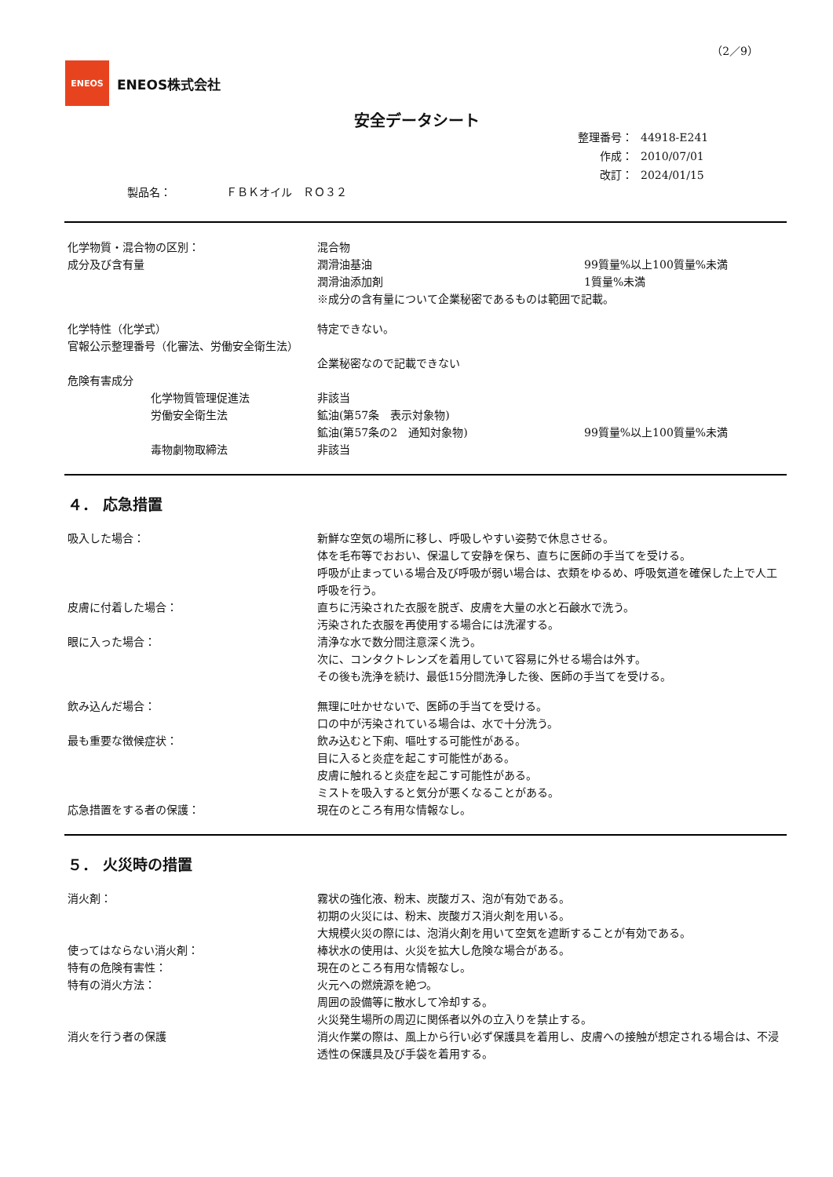（2／9）
ENEOS
ENEOS株式会社
安全データシート
| 整理番号： | 44918-E241 |
| 作成： | 2010/07/01 |
| 改訂： | 2024/01/15 |
製品名：　　　　　ＦＢＫオイル　ＲＯ３２
化学物質・混合物の区別： 混合物
成分及び含有量 潤滑油基油 99質量%以上100質量%未満
潤滑油添加剤 1質量%未満
※成分の含有量について企業秘密であるものは範囲で記載。
化学特性（化学式） 特定できない。
官報公示整理番号（化審法、労働安全衛生法）
企業秘密なので記載できない
危険有害成分
化学物質管理促進法 非該当
労働安全衛生法 鉱油(第57条　表示対象物)
鉱油(第57条の2　通知対象物) 99質量%以上100質量%未満
毒物劇物取締法 非該当
４． 応急措置
吸入した場合： 新鮮な空気の場所に移し、呼吸しやすい姿勢で休息させる。
体を毛布等でおおい、保温して安静を保ち、直ちに医師の手当てを受ける。
呼吸が止まっている場合及び呼吸が弱い場合は、衣類をゆるめ、呼吸気道を確保した上で人工呼吸を行う。
皮膚に付着した場合： 直ちに汚染された衣服を脱ぎ、皮膚を大量の水と石鹸水で洗う。
汚染された衣服を再使用する場合には洗濯する。
眼に入った場合： 清浄な水で数分間注意深く洗う。
次に、コンタクトレンズを着用していて容易に外せる場合は外す。
その後も洗浄を続け、最低15分間洗浄した後、医師の手当てを受ける。
飲み込んだ場合： 無理に吐かせないで、医師の手当てを受ける。
口の中が汚染されている場合は、水で十分洗う。
最も重要な徴候症状： 飲み込むと下痢、嘔吐する可能性がある。
目に入ると炎症を起こす可能性がある。
皮膚に触れると炎症を起こす可能性がある。
ミストを吸入すると気分が悪くなることがある。
応急措置をする者の保護： 現在のところ有用な情報なし。
５． 火災時の措置
消火剤： 霧状の強化液、粉末、炭酸ガス、泡が有効である。
初期の火災には、粉末、炭酸ガス消火剤を用いる。
大規模火災の際には、泡消火剤を用いて空気を遮断することが有効である。
使ってはならない消火剤： 棒状水の使用は、火災を拡大し危険な場合がある。
特有の危険有害性： 現在のところ有用な情報なし。
特有の消火方法： 火元への燃焼源を絶つ。
周囲の設備等に散水して冷却する。
火災発生場所の周辺に関係者以外の立入りを禁止する。
消火を行う者の保護 消火作業の際は、風上から行い必ず保護具を着用し、皮膚への接触が想定される場合は、不浸透性の保護具及び手袋を着用する。